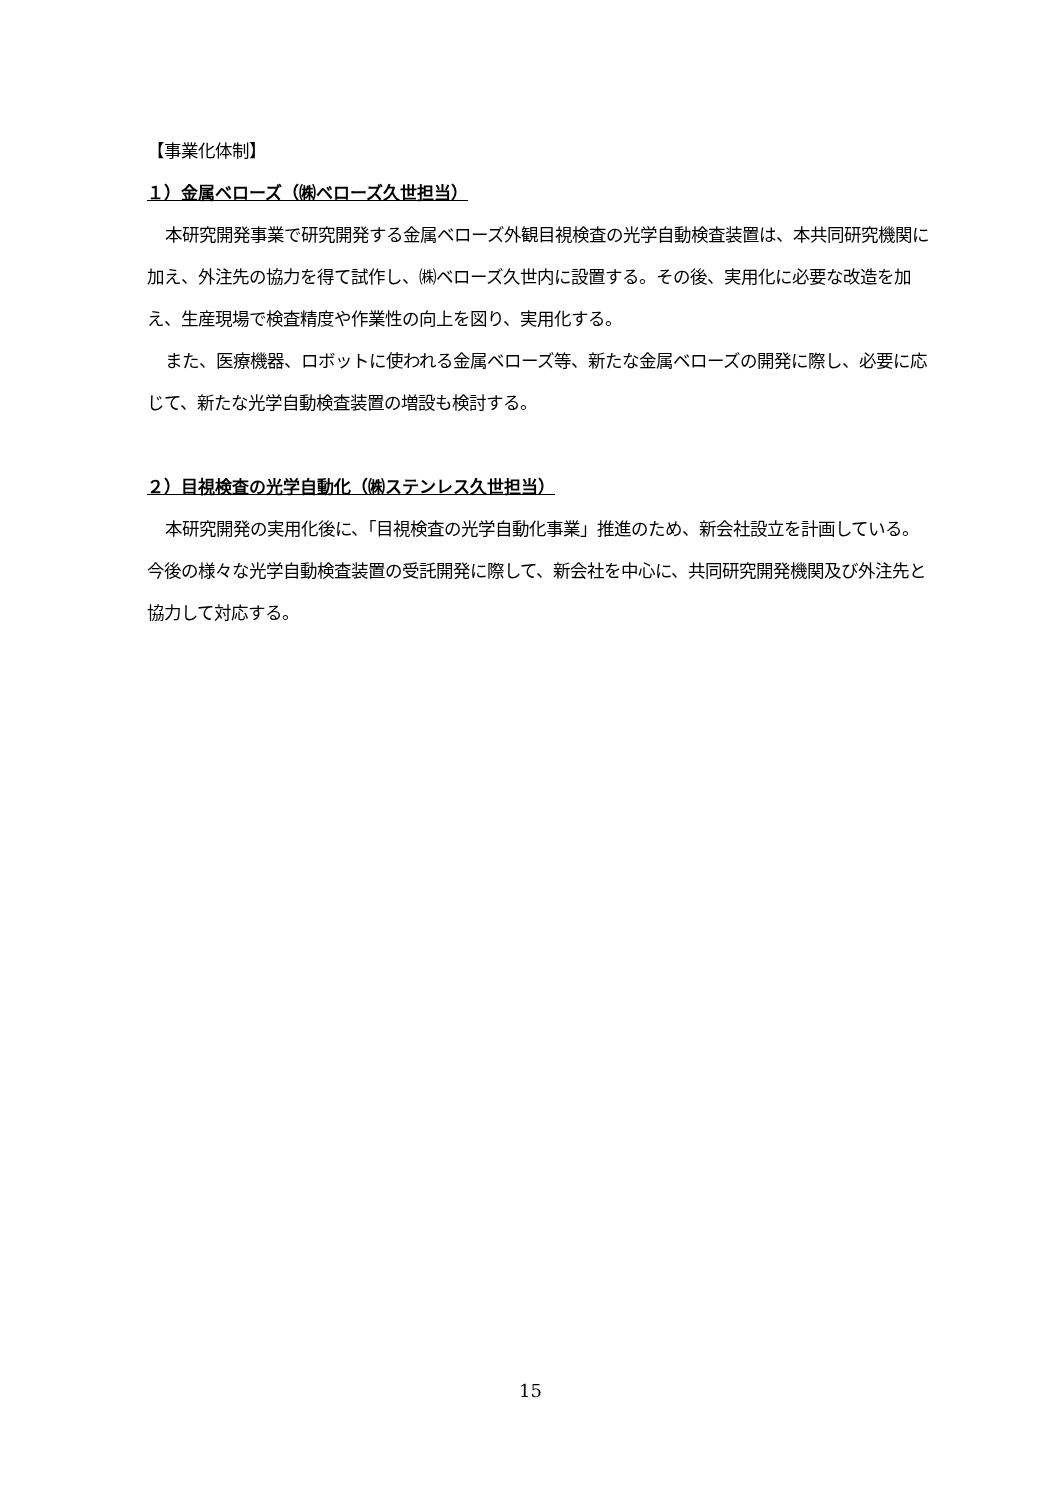【事業化体制】
１）金属ベローズ（㈱ベローズ久世担当）
本研究開発事業で研究開発する金属ベローズ外観目視検査の光学自動検査装置は、本共同研究機関に加え、外注先の協力を得て試作し、㈱ベローズ久世内に設置する。その後、実用化に必要な改造を加え、生産現場で検査精度や作業性の向上を図り、実用化する。
また、医療機器、ロボットに使われる金属ベローズ等、新たな金属ベローズの開発に際し、必要に応じて、新たな光学自動検査装置の増設も検討する。
２）目視検査の光学自動化（㈱ステンレス久世担当）
本研究開発の実用化後に、「目視検査の光学自動化事業」推進のため、新会社設立を計画している。今後の様々な光学自動検査装置の受託開発に際して、新会社を中心に、共同研究開発機関及び外注先と協力して対応する。
15